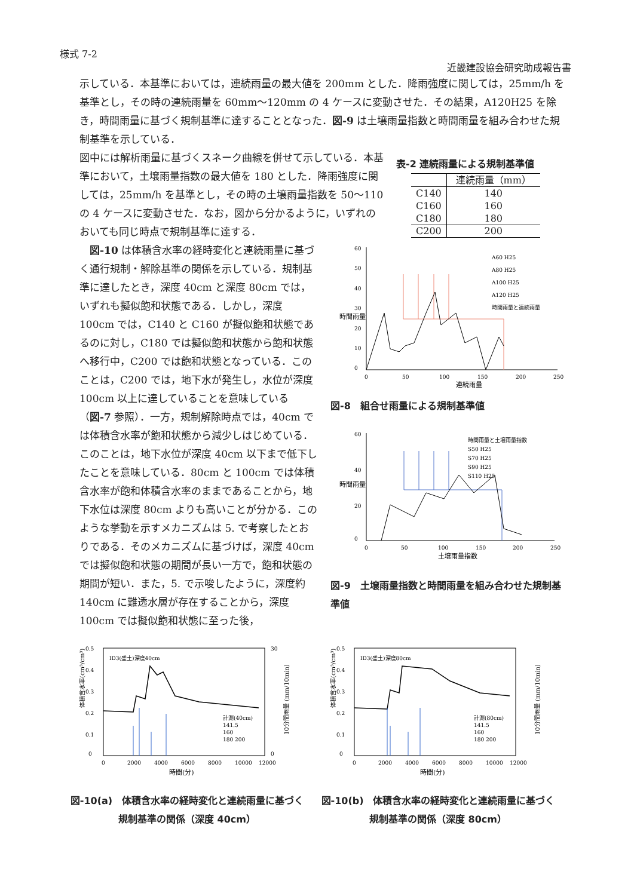様式 7-2
近畿建設協会研究助成報告書
示している．本基準においては，連続雨量の最大値を 200mm とした．降雨強度に関しては，25mm/h を基準とし，その時の連続雨量を 60mm〜120mm の 4 ケースに変動させた．その結果，A120H25 を除き，時間雨量に基づく規制基準に達することとなった．図-9 は土壌雨量指数と時間雨量を組み合わせた規制基準を示している．
図中には解析雨量に基づくスネーク曲線を併せて示している．本基準において，土壌雨量指数の最大値を 180 とした．降雨強度に関しては，25mm/h を基準とし，その時の土壌雨量指数を 50〜110 の 4 ケースに変動させた．なお，図から分かるように，いずれのおいても同じ時点で規制基準に達する．
表-2 連続雨量による規制基準値
| | 連続雨量（mm） |
| --- | --- |
| C140 | 140 |
| C160 | 160 |
| C180 | 180 |
| C200 | 200 |
　図-10 は体積含水率の経時変化と連続雨量に基づく通行規制・解除基準の関係を示している．規制基準に達したとき，深度 40cm と深度 80cm では，いずれも擬似飽和状態である．しかし，深度 100cm では，C140 と C160 が擬似飽和状態であるのに対し，C180 では擬似飽和状態から飽和状態へ移行中，C200 では飽和状態となっている．このことは，C200 では，地下水が発生し，水位が深度 100cm 以上に達していることを意味している（図-7 参照）．一方，規制解除時点では，40cm では体積含水率が飽和状態から減少しはじめている．このことは，地下水位が深度 40cm 以下まで低下したことを意味している．80cm と 100cm では体積含水率が飽和体積含水率のままであることから，地下水位は深度 80cm よりも高いことが分かる．このような挙動を示すメカニズムは 5. で考察したとおりである．そのメカニズムに基づけば，深度 40cm では擬似飽和状態の期間が長い一方で，飽和状態の期間が短い．また，5. で示唆したように，深度約 140cm に難透水層が存在することから，深度 100cm では擬似飽和状態に至った後，
60
50
40
30
20
10
0
0
50
100
150
200
250
連続雨量
時間雨量
A60 H25
A80 H25
A100 H25
A120 H25
時間雨量と連続雨量
図-8　組合せ雨量による規制基準値
60
40
20
0
0
50
100
150
200
250
土壌雨量指数
時間雨量
時間雨量と土壌雨量指数
S50 H25
S70 H25
S90 H25
S110 H25
図-9　土壌雨量指数と時間雨量を組み合わせた規制基準値
0.5
0.4
0.3
0.2
0.1
0
30
0
0
2000
4000
6000
8000
10000
12000
時間(分)
ID3(盛土)深度40cm
体積含水率(cm³/cm³)
10分間雨量 (mm/10min)
計測(40cm)
141.5
160
180 200
図-10(a)　体積含水率の経時変化と連続雨量に基づく規制基準の関係（深度 40cm）
0.5
0.4
0.3
0.2
0.1
0
0
2000
4000
6000
8000
10000
12000
時間(分)
ID3(盛土)深度80cm
体積含水率(cm³/cm³)
10分間雨量 (mm/10min)
計測(80cm)
141.5
160
180 200
図-10(b)　体積含水率の経時変化と連続雨量に基づく規制基準の関係（深度 80cm）